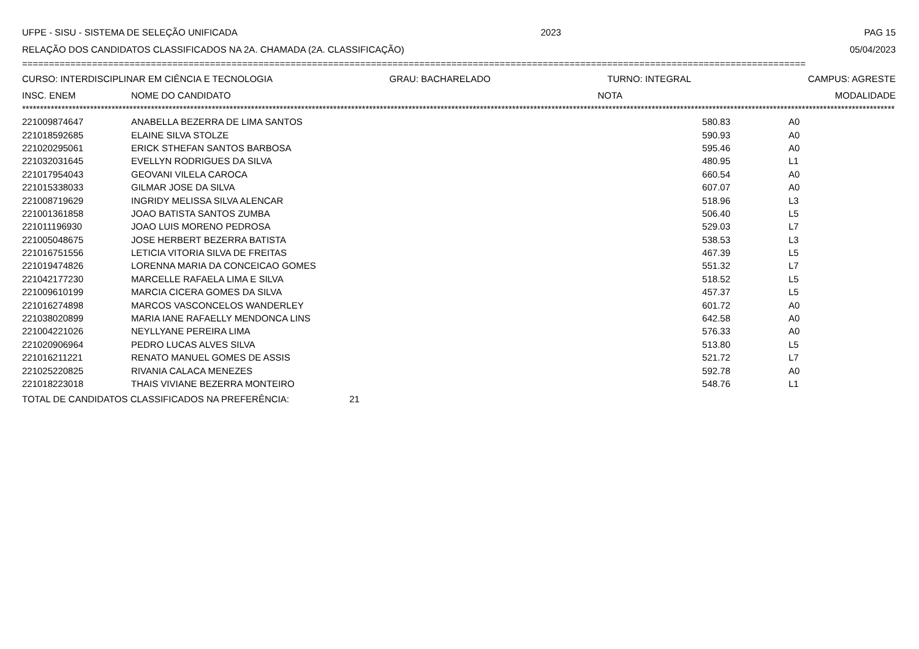UFPE - SISU - SISTEMA DE SELEÇÃO UNIFICADA 2023 PAG 15
RELAÇÃO DOS CANDIDATOS CLASSIFICADOS NA 2A. CHAMADA (2A. CLASSIFICAÇÃO) 05/04/2023
==================================================================================================================================================
CURSO: INTERDISCIPLINAR EM CIÊNCIA E TECNOLOGIA GRAU: BACHARELADO TURNO: INTEGRAL CAMPUS: AGRESTE
| INSC. ENEM | NOME DO CANDIDATO | NOTA | MODALIDADE |
| --- | --- | --- | --- |
****************************************************************************************************************************************************************************************************************************************************
| 221009874647 | ANABELLA BEZERRA DE LIMA SANTOS | 580.83 | A0 |
| 221018592685 | ELAINE SILVA STOLZE | 590.93 | A0 |
| 221020295061 | ERICK STHEFAN SANTOS BARBOSA | 595.46 | A0 |
| 221032031645 | EVELLYN RODRIGUES DA SILVA | 480.95 | L1 |
| 221017954043 | GEOVANI VILELA CAROCA | 660.54 | A0 |
| 221015338033 | GILMAR JOSE DA SILVA | 607.07 | A0 |
| 221008719629 | INGRIDY MELISSA SILVA ALENCAR | 518.96 | L3 |
| 221001361858 | JOAO BATISTA SANTOS ZUMBA | 506.40 | L5 |
| 221011196930 | JOAO LUIS MORENO PEDROSA | 529.03 | L7 |
| 221005048675 | JOSE HERBERT BEZERRA BATISTA | 538.53 | L3 |
| 221016751556 | LETICIA VITORIA SILVA DE FREITAS | 467.39 | L5 |
| 221019474826 | LORENNA MARIA DA CONCEICAO GOMES | 551.32 | L7 |
| 221042177230 | MARCELLE RAFAELA LIMA E SILVA | 518.52 | L5 |
| 221009610199 | MARCIA CICERA GOMES DA SILVA | 457.37 | L5 |
| 221016274898 | MARCOS VASCONCELOS WANDERLEY | 601.72 | A0 |
| 221038020899 | MARIA IANE RAFAELLY MENDONCA LINS | 642.58 | A0 |
| 221004221026 | NEYLLYANE PEREIRA LIMA | 576.33 | A0 |
| 221020906964 | PEDRO LUCAS ALVES SILVA | 513.80 | L5 |
| 221016211221 | RENATO MANUEL GOMES DE ASSIS | 521.72 | L7 |
| 221025220825 | RIVANIA CALACA MENEZES | 592.78 | A0 |
| 221018223018 | THAIS VIVIANE BEZERRA MONTEIRO | 548.76 | L1 |
TOTAL DE CANDIDATOS CLASSIFICADOS NA PREFERÊNCIA: 21